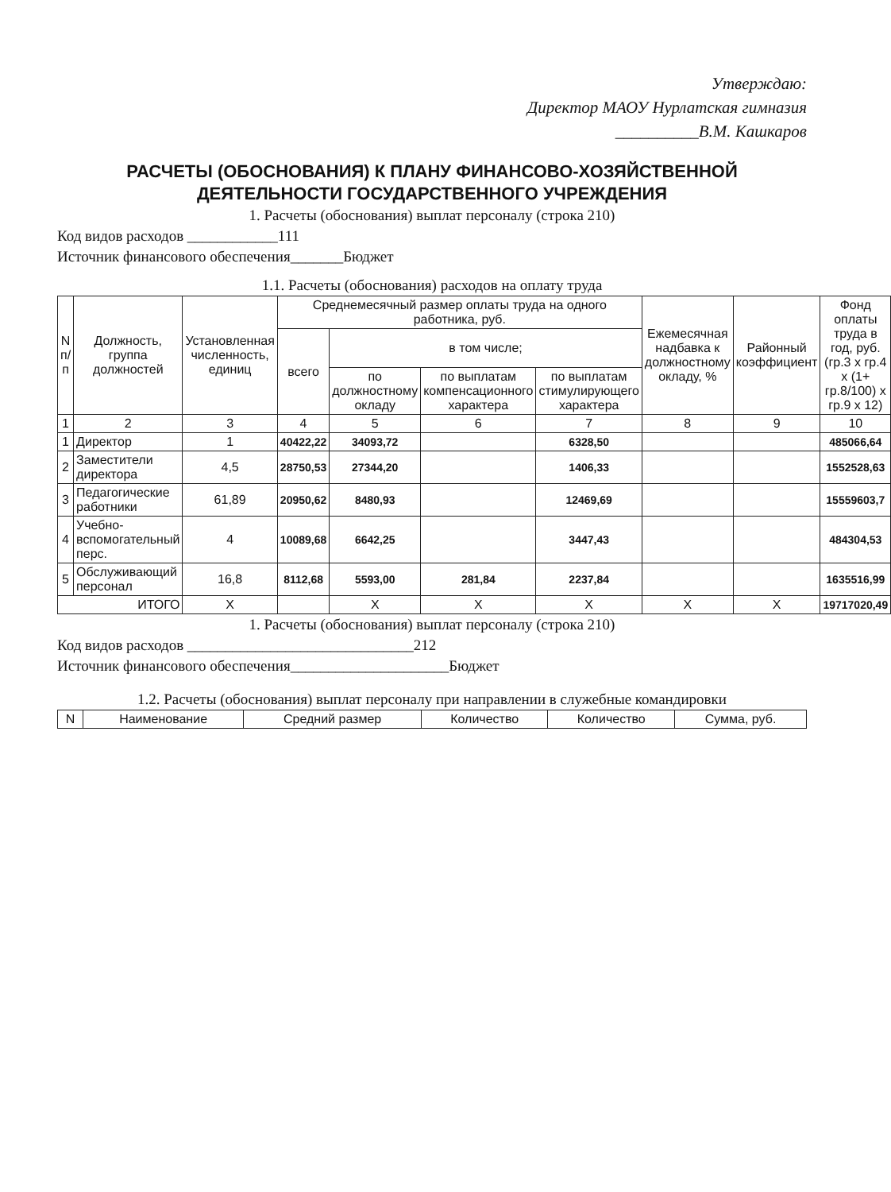Утверждаю:
Директор МАОУ Нурлатская гимназия
__________В.М. Кашкаров
РАСЧЕТЫ (ОБОСНОВАНИЯ) К ПЛАНУ ФИНАНСОВО-ХОЗЯЙСТВЕННОЙ ДЕЯТЕЛЬНОСТИ ГОСУДАРСТВЕННОГО УЧРЕЖДЕНИЯ
1. Расчеты (обоснования) выплат персоналу (строка 210)
Код видов расходов ____________111
Источник финансового обеспечения_______Бюджет
1.1. Расчеты (обоснования) расходов на оплату труда
| N п/п | Должность, группа должностей | Установленная численность, единиц | Среднемесячный размер оплаты труда на одного работника, руб. | | | | Ежемесячная надбавка к должностному окладу, % | Районный коэффициент | Фонд оплаты труда в год, руб. (гр.3 x гр.4 x (1+ гр.8/100) x гр.9 x 12) |
| --- | --- | --- | --- | --- | --- | --- | --- | --- | --- |
| | | | всего | в том числе; | | | | | |
| | | | | по должностному окладу | по выплатам компенсационного характера | по выплатам стимулирующего характера | | | |
| 1 | 2 | 3 | 4 | 5 | 6 | 7 | 8 | 9 | 10 |
| 1 | Директор | 1 | 40422,22 | 34093,72 | | 6328,50 | | | 485066,64 |
| 2 | Заместители директора | 4,5 | 28750,53 | 27344,20 | | 1406,33 | | | 1552528,63 |
| 3 | Педагогические работники | 61,89 | 20950,62 | 8480,93 | | 12469,69 | | | 15559603,7 |
| 4 | Учебно-вспомогательный перс. | 4 | 10089,68 | 6642,25 | | 3447,43 | | | 484304,53 |
| 5 | Обслуживающий персонал | 16,8 | 8112,68 | 5593,00 | 281,84 | 2237,84 | | | 1635516,99 |
| ИТОГО | | X | | X | X | X | X | X | 19717020,49 |
1. Расчеты (обоснования) выплат персоналу (строка 210)
Код видов расходов ______________________________212
Источник финансового обеспечения_____________________Бюджет
1.2. Расчеты (обоснования) выплат персоналу при направлении в служебные командировки
| N | Наименование | Средний размер | Количество | Количество | Сумма, руб. |
| --- | --- | --- | --- | --- | --- |